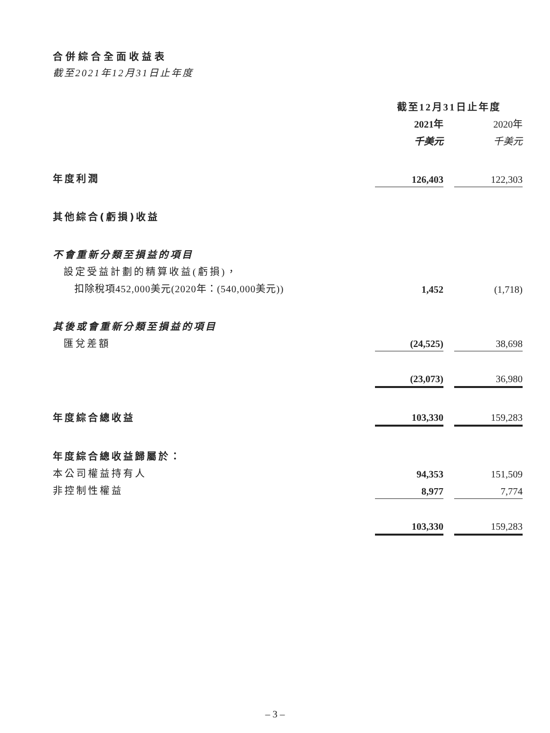合併綜合全面收益表
截至2021年12月31日止年度
| | 截至12月31日止年度 | | |
| | 2021年 | | 2020年 |
| | 千美元 | | 千美元 |
| 年度利潤 | 126,403 | | 122,303 |
| 其他綜合(虧損)收益 | | | |
| 不會重新分類至損益的項目 | | | |
| 設定受益計劃的精算收益(虧損)， | | | |
| 扣除稅項452,000美元(2020年：(540,000美元)) | 1,452 | | (1,718) |
| 其後或會重新分類至損益的項目 | | | |
| 匯兌差額 | (24,525) | | 38,698 |
| | (23,073) | | 36,980 |
| 年度綜合總收益 | 103,330 | | 159,283 |
| 年度綜合總收益歸屬於： | | | |
| 本公司權益持有人 | 94,353 | | 151,509 |
| 非控制性權益 | 8,977 | | 7,774 |
| | 103,330 | | 159,283 |
– 3 –